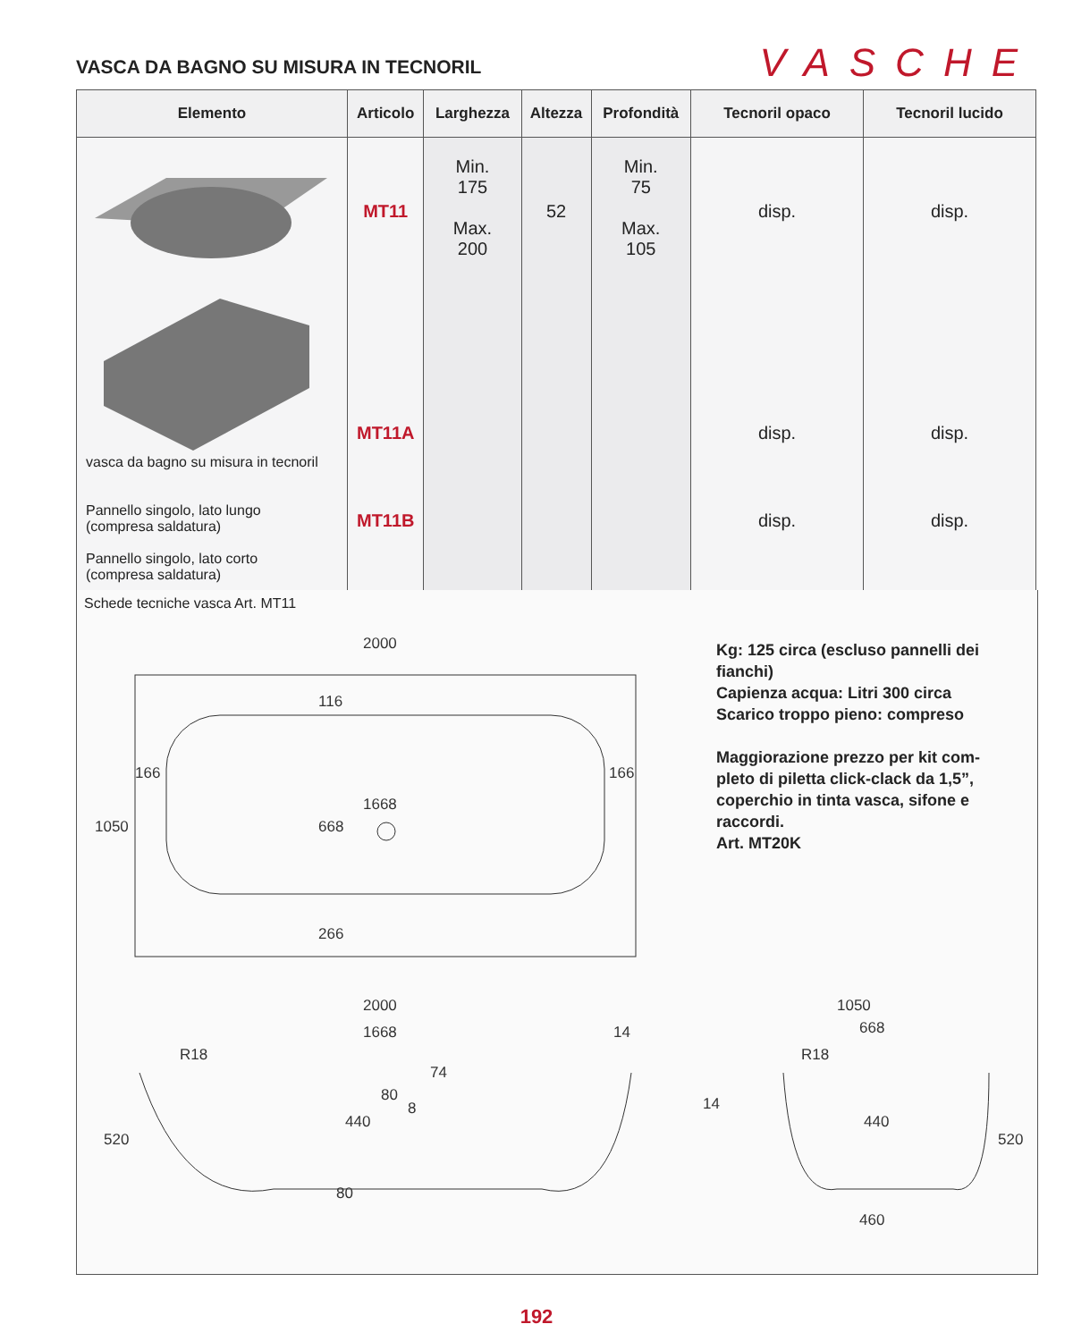VASCA DA BAGNO SU MISURA IN TECNORIL
VASCHE
| Elemento | Articolo | Larghezza | Altezza | Profondità | Tecnoril opaco | Tecnoril lucido |
| --- | --- | --- | --- | --- | --- | --- |
| vasca da bagno su misura in tecnoril Pannello singolo, lato lungo (compresa saldatura) Pannello singolo, lato corto (compresa saldatura) | MT11 MT11A MT11B | Min. 175 Max. 200 | 52 | Min. 75 Max. 105 | disp. disp. disp. | disp. disp. disp. |
Schede tecniche vasca Art. MT11
2000
1668
166
166
1050
116
668
266
2000
1668
R18
520
440
80
80
8
74
14
1050
668
R18
14
440
520
460
Kg: 125 circa (escluso pannelli dei fianchi)
Capienza acqua: Litri 300 circa
Scarico troppo pieno: compreso
Maggiorazione prezzo per kit com-pleto di piletta click-clack da 1,5”, coperchio in tinta vasca, sifone e raccordi.
Art. MT20K
192